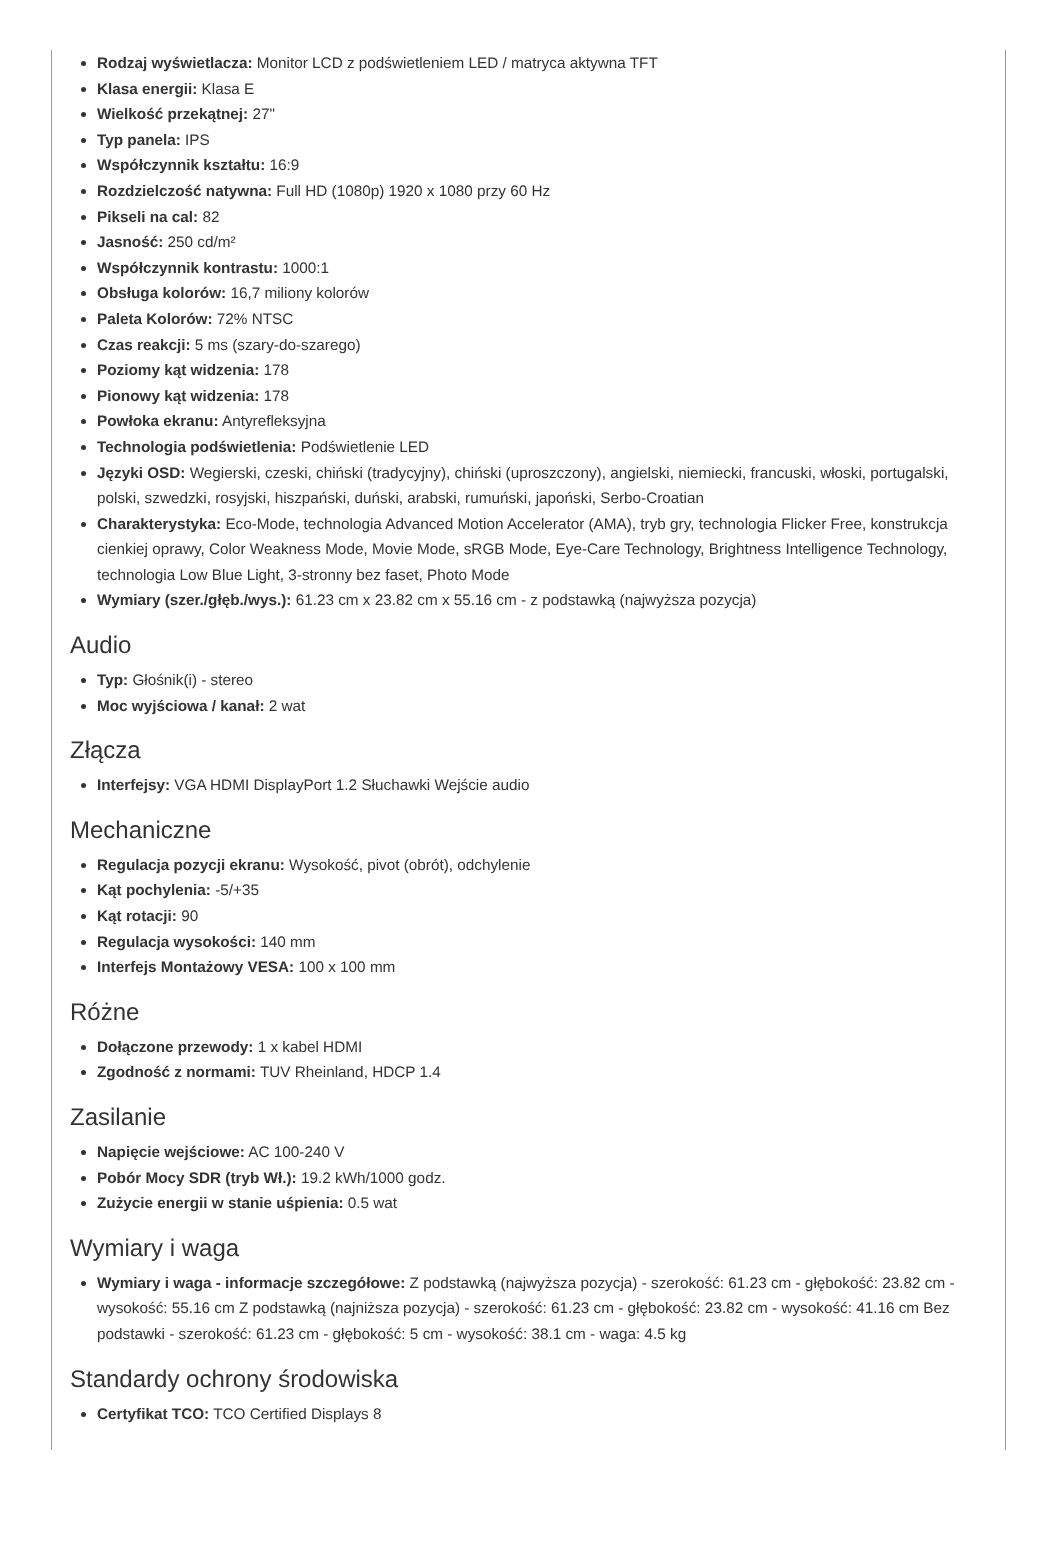Rodzaj wyświetlacza: Monitor LCD z podświetleniem LED / matryca aktywna TFT
Klasa energii: Klasa E
Wielkość przekątnej: 27"
Typ panela: IPS
Współczynnik kształtu: 16:9
Rozdzielczość natywna: Full HD (1080p) 1920 x 1080 przy 60 Hz
Pikseli na cal: 82
Jasność: 250 cd/m²
Współczynnik kontrastu: 1000:1
Obsługa kolorów: 16,7 miliony kolorów
Paleta Kolorów: 72% NTSC
Czas reakcji: 5 ms (szary-do-szarego)
Poziomy kąt widzenia: 178
Pionowy kąt widzenia: 178
Powłoka ekranu: Antyrefleksyjna
Technologia podświetlenia: Podświetlenie LED
Języki OSD: Wegierski, czeski, chiński (tradycyjny), chiński (uproszczony), angielski, niemiecki, francuski, włoski, portugalski, polski, szwedzki, rosyjski, hiszpański, duński, arabski, rumuński, japoński, Serbo-Croatian
Charakterystyka: Eco-Mode, technologia Advanced Motion Accelerator (AMA), tryb gry, technologia Flicker Free, konstrukcja cienkiej oprawy, Color Weakness Mode, Movie Mode, sRGB Mode, Eye-Care Technology, Brightness Intelligence Technology, technologia Low Blue Light, 3-stronny bez faset, Photo Mode
Wymiary (szer./głęb./wys.): 61.23 cm x 23.82 cm x 55.16 cm - z podstawką (najwyższa pozycja)
Audio
Typ: Głośnik(i) - stereo
Moc wyjściowa / kanał: 2 wat
Złącza
Interfejsy: VGA HDMI DisplayPort 1.2 Słuchawki Wejście audio
Mechaniczne
Regulacja pozycji ekranu: Wysokość, pivot (obrót), odchylenie
Kąt pochylenia: -5/+35
Kąt rotacji: 90
Regulacja wysokości: 140 mm
Interfejs Montażowy VESA: 100 x 100 mm
Różne
Dołączone przewody: 1 x kabel HDMI
Zgodność z normami: TUV Rheinland, HDCP 1.4
Zasilanie
Napięcie wejściowe: AC 100-240 V
Pobór Mocy SDR (tryb Wł.): 19.2 kWh/1000 godz.
Zużycie energii w stanie uśpienia: 0.5 wat
Wymiary i waga
Wymiary i waga - informacje szczegółowe: Z podstawką (najwyższa pozycja) - szerokość: 61.23 cm - głębokość: 23.82 cm - wysokość: 55.16 cm Z podstawką (najniższa pozycja) - szerokość: 61.23 cm - głębokość: 23.82 cm - wysokość: 41.16 cm Bez podstawki - szerokość: 61.23 cm - głębokość: 5 cm - wysokość: 38.1 cm - waga: 4.5 kg
Standardy ochrony środowiska
Certyfikat TCO: TCO Certified Displays 8